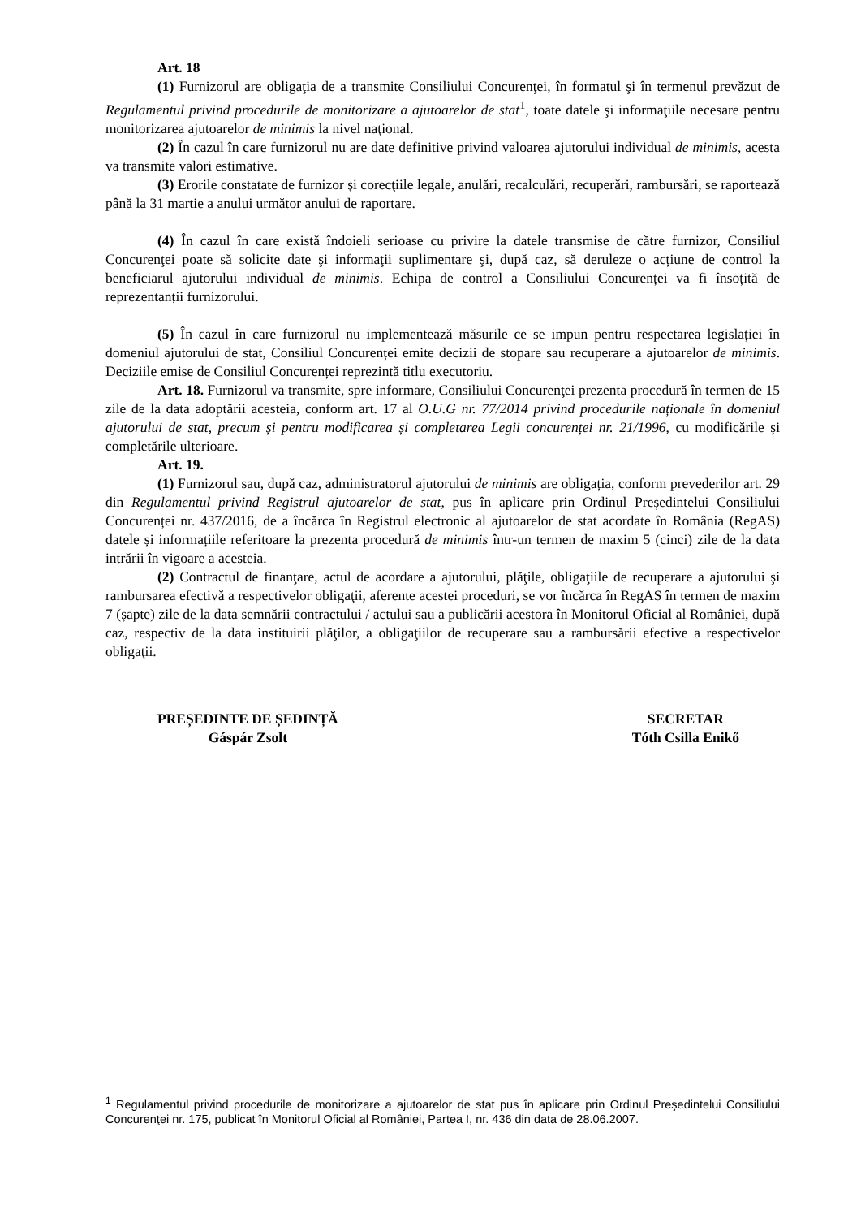Art. 18
(1) Furnizorul are obligaţia de a transmite Consiliului Concurenţei, în formatul şi în termenul prevăzut de Regulamentul privind procedurile de monitorizare a ajutoarelor de stat<sup>1</sup>, toate datele şi informaţiile necesare pentru monitorizarea ajutoarelor de minimis la nivel naţional.
(2) În cazul în care furnizorul nu are date definitive privind valoarea ajutorului individual de minimis, acesta va transmite valori estimative.
(3) Erorile constatate de furnizor şi corecţiile legale, anulări, recalculări, recuperări, rambursări, se raportează până la 31 martie a anului următor anului de raportare.
(4) În cazul în care există îndoieli serioase cu privire la datele transmise de către furnizor, Consiliul Concurenţei poate să solicite date şi informaţii suplimentare şi, după caz, să deruleze o acțiune de control la beneficiarul ajutorului individual de minimis. Echipa de control a Consiliului Concurenței va fi însoțită de reprezentanții furnizorului.
(5) În cazul în care furnizorul nu implementează măsurile ce se impun pentru respectarea legislației în domeniul ajutorului de stat, Consiliul Concurenței emite decizii de stopare sau recuperare a ajutoarelor de minimis. Deciziile emise de Consiliul Concurenței reprezintă titlu executoriu.
Art. 18. Furnizorul va transmite, spre informare, Consiliului Concurenţei prezenta procedură în termen de 15 zile de la data adoptării acesteia, conform art. 17 al O.U.G nr. 77/2014 privind procedurile naționale în domeniul ajutorului de stat, precum și pentru modificarea și completarea Legii concurenței nr. 21/1996, cu modificările și completările ulterioare.
Art. 19.
(1) Furnizorul sau, după caz, administratorul ajutorului de minimis are obligația, conform prevederilor art. 29 din Regulamentul privind Registrul ajutoarelor de stat, pus în aplicare prin Ordinul Președintelui Consiliului Concurenței nr. 437/2016, de a încărca în Registrul electronic al ajutoarelor de stat acordate în România (RegAS) datele și informațiile referitoare la prezenta procedură de minimis într-un termen de maxim 5 (cinci) zile de la data intrării în vigoare a acesteia.
(2) Contractul de finanţare, actul de acordare a ajutorului, plăţile, obligaţiile de recuperare a ajutorului şi rambursarea efectivă a respectivelor obligaţii, aferente acestei proceduri, se vor încărca în RegAS în termen de maxim 7 (șapte) zile de la data semnării contractului / actului sau a publicării acestora în Monitorul Oficial al României, după caz, respectiv de la data instituirii plăţilor, a obligaţiilor de recuperare sau a rambursării efective a respectivelor obligaţii.
PREȘEDINTE DE ȘEDINȚĂ
Gáspár Zsolt
SECRETAR
Tóth Csilla Enikő
<sup>1</sup> Regulamentul privind procedurile de monitorizare a ajutoarelor de stat pus în aplicare prin Ordinul Preşedintelui Consiliului Concurenţei nr. 175, publicat în Monitorul Oficial al României, Partea I, nr. 436 din data de 28.06.2007.